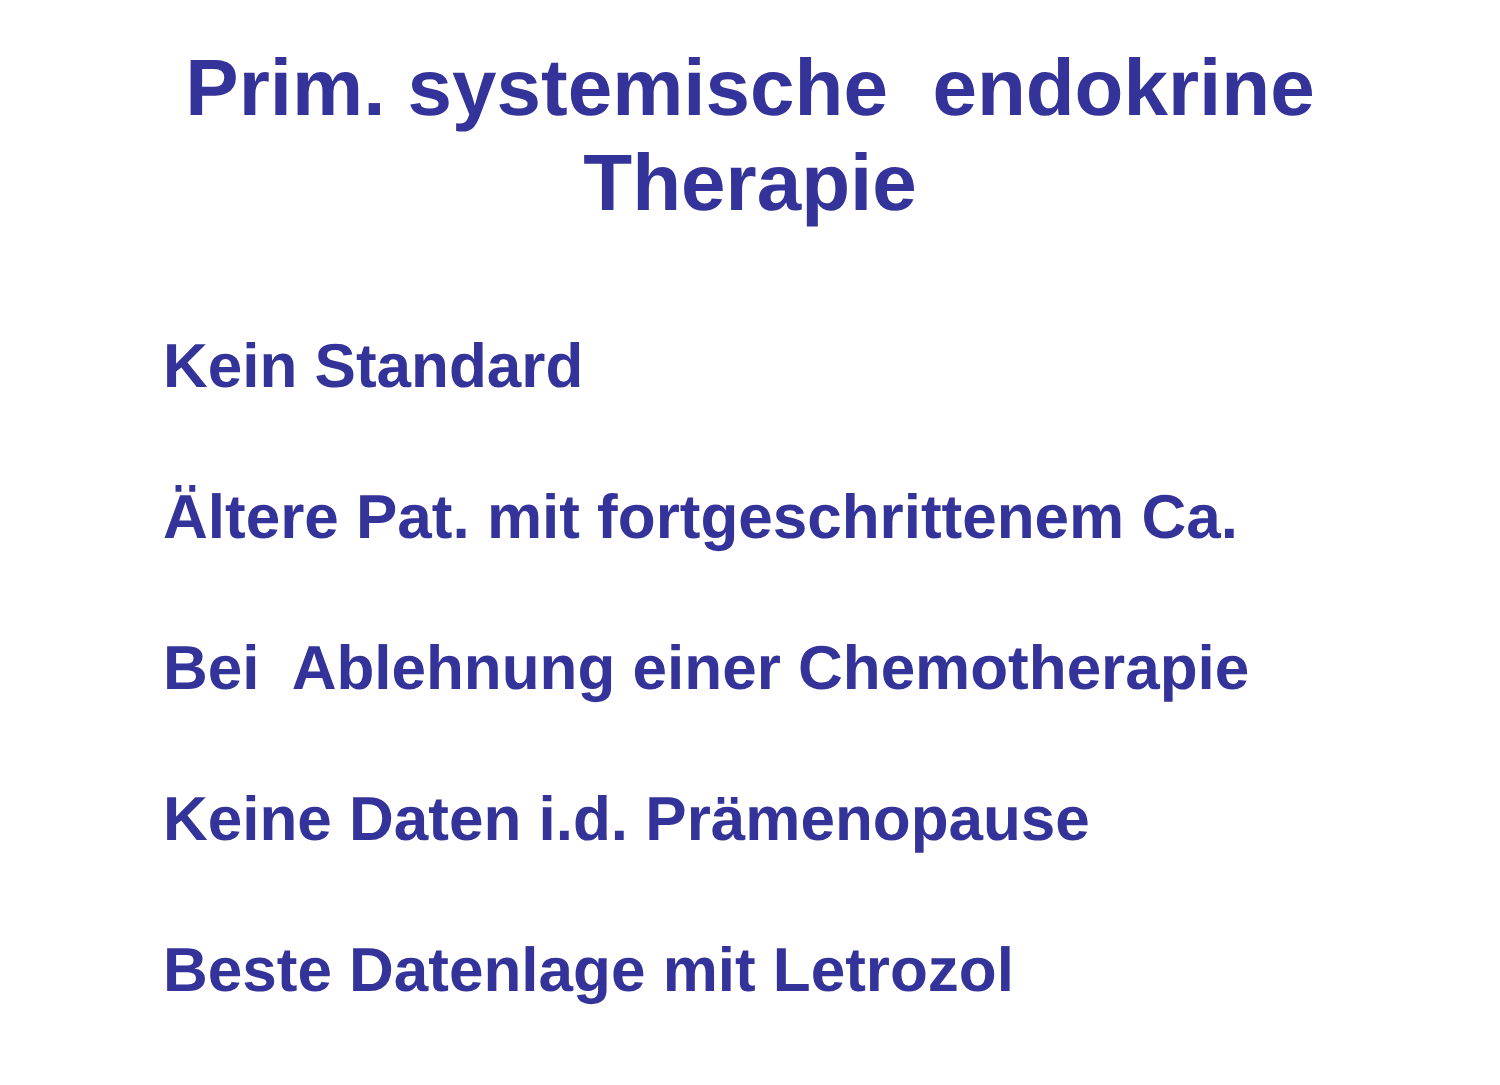Prim. systemische endokrine
Therapie
Kein Standard
Ältere Pat. mit fortgeschrittenem Ca.
Bei Ablehnung einer Chemotherapie
Keine Daten i.d. Prämenopause
Beste Datenlage mit Letrozol